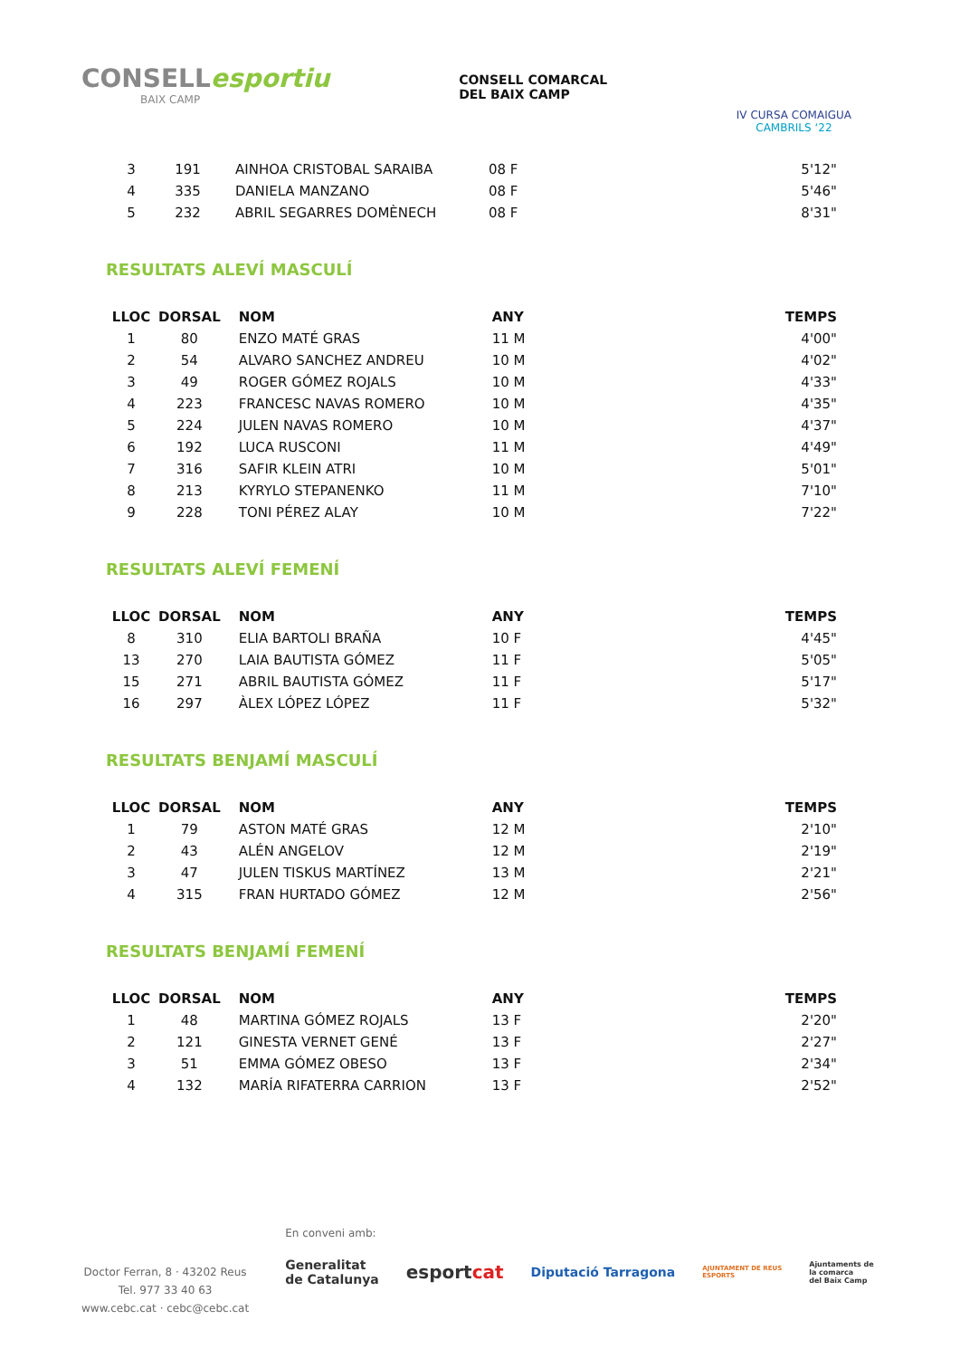CONSELLesportiu
BAIX CAMP
CONSELL COMARCAL
DEL BAIX CAMP
IV CURSA COMAIGUA
CAMBRILS ‘22
| 3 | 191 | AINHOA CRISTOBAL SARAIBA | 08 F | 5'12" |
| 4 | 335 | DANIELA MANZANO | 08 F | 5'46" |
| 5 | 232 | ABRIL SEGARRES DOMÈNECH | 08 F | 8'31" |
RESULTATS ALEVÍ MASCULÍ
| LLOC | DORSAL | NOM | ANY | TEMPS |
| --- | --- | --- | --- | --- |
| 1 | 80 | ENZO MATÉ GRAS | 11 M | 4'00" |
| 2 | 54 | ALVARO SANCHEZ ANDREU | 10 M | 4'02" |
| 3 | 49 | ROGER GÓMEZ ROJALS | 10 M | 4'33" |
| 4 | 223 | FRANCESC NAVAS ROMERO | 10 M | 4'35" |
| 5 | 224 | JULEN NAVAS ROMERO | 10 M | 4'37" |
| 6 | 192 | LUCA RUSCONI | 11 M | 4'49" |
| 7 | 316 | SAFIR KLEIN ATRI | 10 M | 5'01" |
| 8 | 213 | KYRYLO STEPANENKO | 11 M | 7'10" |
| 9 | 228 | TONI PÉREZ ALAY | 10 M | 7'22" |
RESULTATS ALEVÍ FEMENÍ
| LLOC | DORSAL | NOM | ANY | TEMPS |
| --- | --- | --- | --- | --- |
| 8 | 310 | ELIA BARTOLI BRAÑA | 10 F | 4'45" |
| 13 | 270 | LAIA BAUTISTA GÓMEZ | 11 F | 5'05" |
| 15 | 271 | ABRIL BAUTISTA GÓMEZ | 11 F | 5'17" |
| 16 | 297 | ÀLEX LÓPEZ LÓPEZ | 11 F | 5'32" |
RESULTATS BENJAMÍ MASCULÍ
| LLOC | DORSAL | NOM | ANY | TEMPS |
| --- | --- | --- | --- | --- |
| 1 | 79 | ASTON MATÉ GRAS | 12 M | 2'10" |
| 2 | 43 | ALÉN ANGELOV | 12 M | 2'19" |
| 3 | 47 | JULEN TISKUS MARTÍNEZ | 13 M | 2'21" |
| 4 | 315 | FRAN HURTADO GÓMEZ | 12 M | 2'56" |
RESULTATS BENJAMÍ FEMENÍ
| LLOC | DORSAL | NOM | ANY | TEMPS |
| --- | --- | --- | --- | --- |
| 1 | 48 | MARTINA GÓMEZ ROJALS | 13 F | 2'20" |
| 2 | 121 | GINESTA VERNET GENÉ | 13 F | 2'27" |
| 3 | 51 | EMMA GÓMEZ OBESO | 13 F | 2'34" |
| 4 | 132 | MARÍA RIFATERRA CARRION | 13 F | 2'52" |
Doctor Ferran, 8 · 43202 Reus
Tel. 977 33 40 63
www.cebc.cat · cebc@cebc.cat
En conveni amb:
Generalitat
de Catalunya esportcat Diputació Tarragona AJUNTAMENT DE REUS
ESPORTS Ajuntaments de
la comarca
del Baix Camp